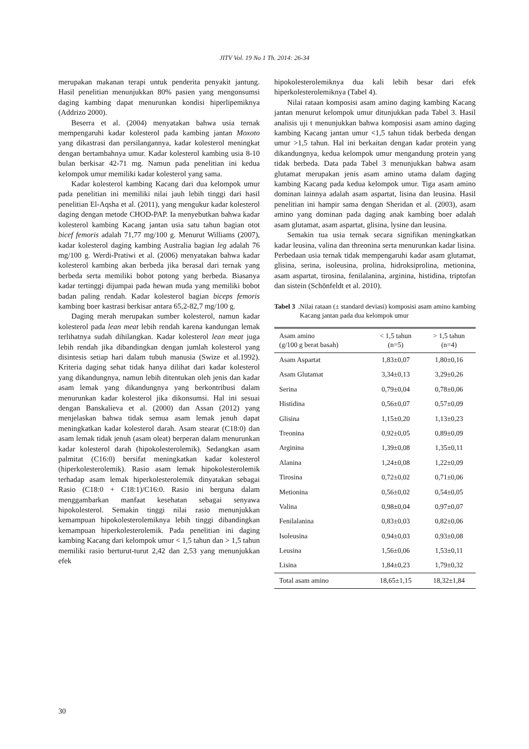JITV Vol. 19 No 1 Th. 2014: 26-34
merupakan makanan terapi untuk penderita penyakit jantung. Hasil penelitian menunjukkan 80% pasien yang mengonsumsi daging kambing dapat menurunkan kondisi hiperlipemiknya (Addrizo 2000).
Beserra et al. (2004) menyatakan bahwa usia ternak mempengaruhi kadar kolesterol pada kambing jantan Moxoto yang dikastrasi dan persilangannya, kadar kolesterol meningkat dengan bertambahnya umur. Kadar kolesterol kambing usia 8-10 bulan berkisar 42-71 mg. Namun pada penelitian ini kedua kelompok umur memiliki kadar kolesterol yang sama.
Kadar kolesterol kambing Kacang dari dua kelompok umur pada penelitian ini memiliki nilai jauh lebih tinggi dari hasil penelitian El-Aqsha et al. (2011), yang mengukur kadar kolesterol daging dengan metode CHOD-PAP. Ia menyebutkan bahwa kadar kolesterol kambing Kacang jantan usia satu tahun bagian otot bicef femoris adalah 71,77 mg/100 g. Menurut Williams (2007), kadar kolesterol daging kambing Australia bagian leg adalah 76 mg/100 g. Werdi-Pratiwi et al. (2006) menyatakan bahwa kadar kolesterol kambing akan berbeda jika berasal dari ternak yang berbeda serta memiliki bobot potong yang berbeda. Biasanya kadar tertinggi dijumpai pada hewan muda yang memiliki bobot badan paling rendah. Kadar kolesterol bagian biceps femoris kambing boer kastrasi berkisar antara 65,2-82,7 mg/100 g.
Daging merah merupakan sumber kolesterol, namun kadar kolesterol pada lean meat lebih rendah karena kandungan lemak terlihatnya sudah dihilangkan. Kadar kolesterol lean meat juga lebih rendah jika dibandingkan dengan jumlah kolesterol yang disintesis setiap hari dalam tubuh manusia (Swize et al.1992). Kriteria daging sehat tidak hanya dilihat dari kadar kolesterol yang dikandungnya, namun lebih ditentukan oleh jenis dan kadar asam lemak yang dikandungnya yang berkontribusi dalam menurunkan kadar kolesterol jika dikonsumsi. Hal ini sesuai dengan Banskalieva et al. (2000) dan Assan (2012) yang menjelaskan bahwa tidak semua asam lemak jenuh dapat meningkatkan kadar kolesterol darah. Asam stearat (C18:0) dan asam lemak tidak jenuh (asam oleat) berperan dalam menurunkan kadar kolesterol darah (hipokolesterolemik). Sedangkan asam palmitat (C16:0) bersifat meningkatkan kadar kolesterol (hiperkolesterolemik). Rasio asam lemak hipokolesterolemik terhadap asam lemak hiperkolesterolemik dinyatakan sebagai Rasio (C18:0 + C18:1)/C16:0. Rasio ini berguna dalam menggambarkan manfaat kesehatan sebagai senyawa hipokolesterol. Semakin tinggi nilai rasio menunjukkan kemampuan hipokolesterolemiknya lebih tinggi dibandingkan kemampuan hiperkolesterolemik. Pada penelitian ini daging kambing Kacang dari kelompok umur < 1,5 tahun dan > 1,5 tahun memiliki rasio berturut-turut 2,42 dan 2,53 yang menunjukkan efek
hipokolesterolemiknya dua kali lebih besar dari efek hiperkolesterolemiknya (Tabel 4).
Nilai rataan komposisi asam amino daging kambing Kacang jantan menurut kelompok umur ditunjukkan pada Tabel 3. Hasil analisis uji t menunjukkan bahwa komposisi asam amino daging kambing Kacang jantan umur <1,5 tahun tidak berbeda dengan umur >1,5 tahun. Hal ini berkaitan dengan kadar protein yang dikandungnya, kedua kelompok umur mengandung protein yang tidak berbeda. Data pada Tabel 3 menunjukkan bahwa asam glutamat merupakan jenis asam amino utama dalam daging kambing Kacang pada kedua kelompok umur. Tiga asam amino dominan lainnya adalah asam aspartat, lisina dan leusina. Hasil penelitian ini hampir sama dengan Sheridan et al. (2003), asam amino yang dominan pada daging anak kambing boer adalah asam glutamat, asam aspartat, glisina, lysine dan leusina.
Semakin tua usia ternak secara signifikan meningkatkan kadar leusina, valina dan threonina serta menurunkan kadar lisina. Perbedaan usia ternak tidak mempengaruhi kadar asam glutamat, glisina, serina, isoleusina, prolina, hidroksiprolina, metionina, asam aspartat, tirosina, fenilalanina, arginina, histidina, triptofan dan sistein (Schönfeldt et al. 2010).
Tabel 3. Nilai rataan (± standard deviasi) komposisi asam amino kambing Kacang jantan pada dua kelompok umur
| Asam amino (g/100 g berat basah) | < 1,5 tahun (n=5) | > 1,5 tahun (n=4) |
| --- | --- | --- |
| Asam Aspartat | 1,83±0,07 | 1,80±0,16 |
| Asam Glutamat | 3,34±0,13 | 3,29±0,26 |
| Serina | 0,79±0,04 | 0,78±0,06 |
| Histidina | 0,56±0,07 | 0,57±0,09 |
| Glisina | 1,15±0,20 | 1,13±0,23 |
| Treonina | 0,92±0,05 | 0,89±0,09 |
| Arginina | 1,39±0,08 | 1,35±0,11 |
| Alanina | 1,24±0,08 | 1,22±0,09 |
| Tirosina | 0,72±0,02 | 0,71±0,06 |
| Metionina | 0,56±0,02 | 0,54±0,05 |
| Valina | 0,98±0,04 | 0,97±0,07 |
| Fenilalanina | 0,83±0,03 | 0,82±0,06 |
| Isoleusina | 0,94±0,03 | 0,93±0,08 |
| Leusina | 1,56±0,06 | 1,53±0,11 |
| Lisina | 1,84±0,23 | 1,79±0,32 |
| Total asam amino | 18,65±1,15 | 18,32±1,84 |
30